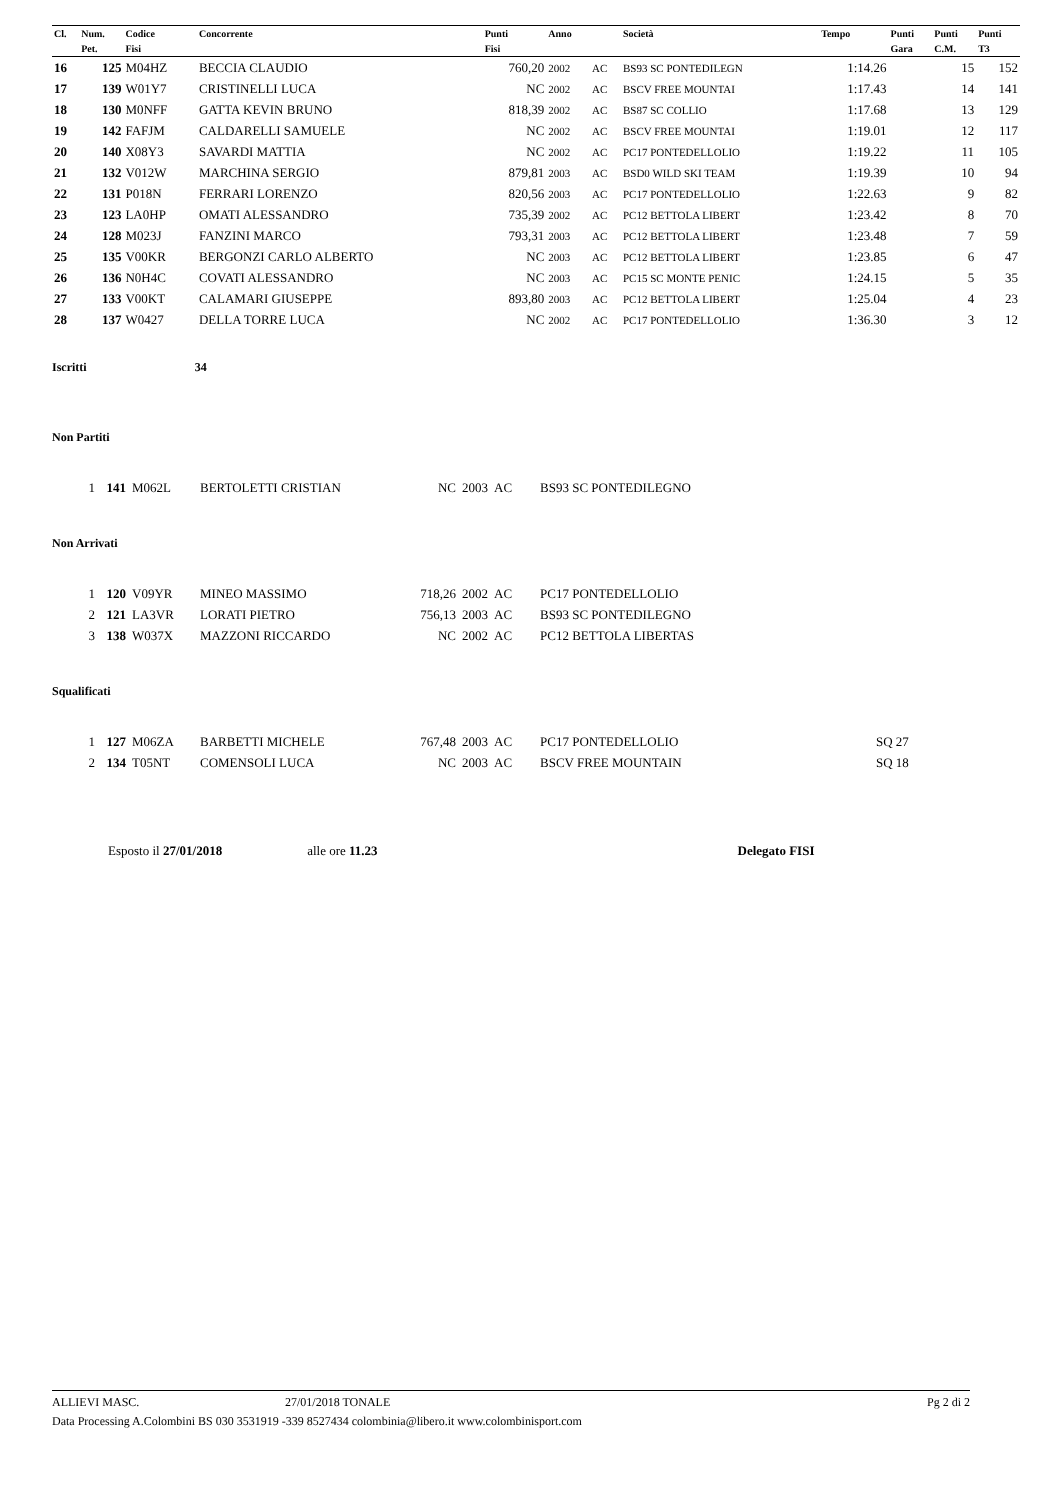| Cl. | Num. | Codice | Concorrente | Punti | Anno | | Società | Tempo | Punti | Punti | Punti |
| --- | --- | --- | --- | --- | --- | --- | --- | --- | --- | --- | --- |
| | Pet. | Fisi | | Fisi | | | | | Gara | C.M. | T3 |
| 16 | 125 | M04HZ | BECCIA CLAUDIO | 760,20 | 2002 | AC | BS93 SC PONTEDILEGN | 1:14.26 | | 15 | 152 |
| 17 | 139 | W01Y7 | CRISTINELLI LUCA | NC | 2002 | AC | BSCV FREE MOUNTAI | 1:17.43 | | 14 | 141 |
| 18 | 130 | M0NFF | GATTA KEVIN BRUNO | 818,39 | 2002 | AC | BS87 SC COLLIO | 1:17.68 | | 13 | 129 |
| 19 | 142 | FAFJM | CALDARELLI SAMUELE | NC | 2002 | AC | BSCV FREE MOUNTAI | 1:19.01 | | 12 | 117 |
| 20 | 140 | X08Y3 | SAVARDI MATTIA | NC | 2002 | AC | PC17 PONTEDELLOLIO | 1:19.22 | | 11 | 105 |
| 21 | 132 | V012W | MARCHINA SERGIO | 879,81 | 2003 | AC | BSD0 WILD SKI TEAM | 1:19.39 | | 10 | 94 |
| 22 | 131 | P018N | FERRARI LORENZO | 820,56 | 2003 | AC | PC17 PONTEDELLOLIO | 1:22.63 | | 9 | 82 |
| 23 | 123 | LA0HP | OMATI ALESSANDRO | 735,39 | 2002 | AC | PC12 BETTOLA LIBERT | 1:23.42 | | 8 | 70 |
| 24 | 128 | M023J | FANZINI MARCO | 793,31 | 2003 | AC | PC12 BETTOLA LIBERT | 1:23.48 | | 7 | 59 |
| 25 | 135 | V00KR | BERGONZI CARLO ALBERTO | NC | 2003 | AC | PC12 BETTOLA LIBERT | 1:23.85 | | 6 | 47 |
| 26 | 136 | N0H4C | COVATI ALESSANDRO | NC | 2003 | AC | PC15 SC MONTE PENIC | 1:24.15 | | 5 | 35 |
| 27 | 133 | V00KT | CALAMARI GIUSEPPE | 893,80 | 2003 | AC | PC12 BETTOLA LIBERT | 1:25.04 | | 4 | 23 |
| 28 | 137 | W0427 | DELLA TORRE LUCA | NC | 2002 | AC | PC17 PONTEDELLOLIO | 1:36.30 | | 3 | 12 |
Iscritti 34
Non Partiti
| 1 | 141 | M062L | BERTOLETTI CRISTIAN | NC | 2003 | AC | BS93 SC PONTEDILEGNO |
Non Arrivati
| 1 | 120 | V09YR | MINEO MASSIMO | 718,26 | 2002 | AC | PC17 PONTEDELLOLIO |
| 2 | 121 | LA3VR | LORATI PIETRO | 756,13 | 2003 | AC | BS93 SC PONTEDILEGNO |
| 3 | 138 | W037X | MAZZONI RICCARDO | NC | 2002 | AC | PC12 BETTOLA LIBERTAS |
Squalificati
| 1 | 127 | M06ZA | BARBETTI MICHELE | 767,48 | 2003 | AC | PC17 PONTEDELLOLIO | SQ 27 |
| 2 | 134 | T05NT | COMENSOLI LUCA | NC | 2003 | AC | BSCV FREE MOUNTAIN | SQ 18 |
Esposto il 27/01/2018 alle ore 11.23 Delegato FISI
ALLIEVI MASC. 27/01/2018 TONALE Pg 2 di 2
Data Processing A.Colombini BS 030 3531919 -339 8527434 colombinia@libero.it www.colombinisport.com